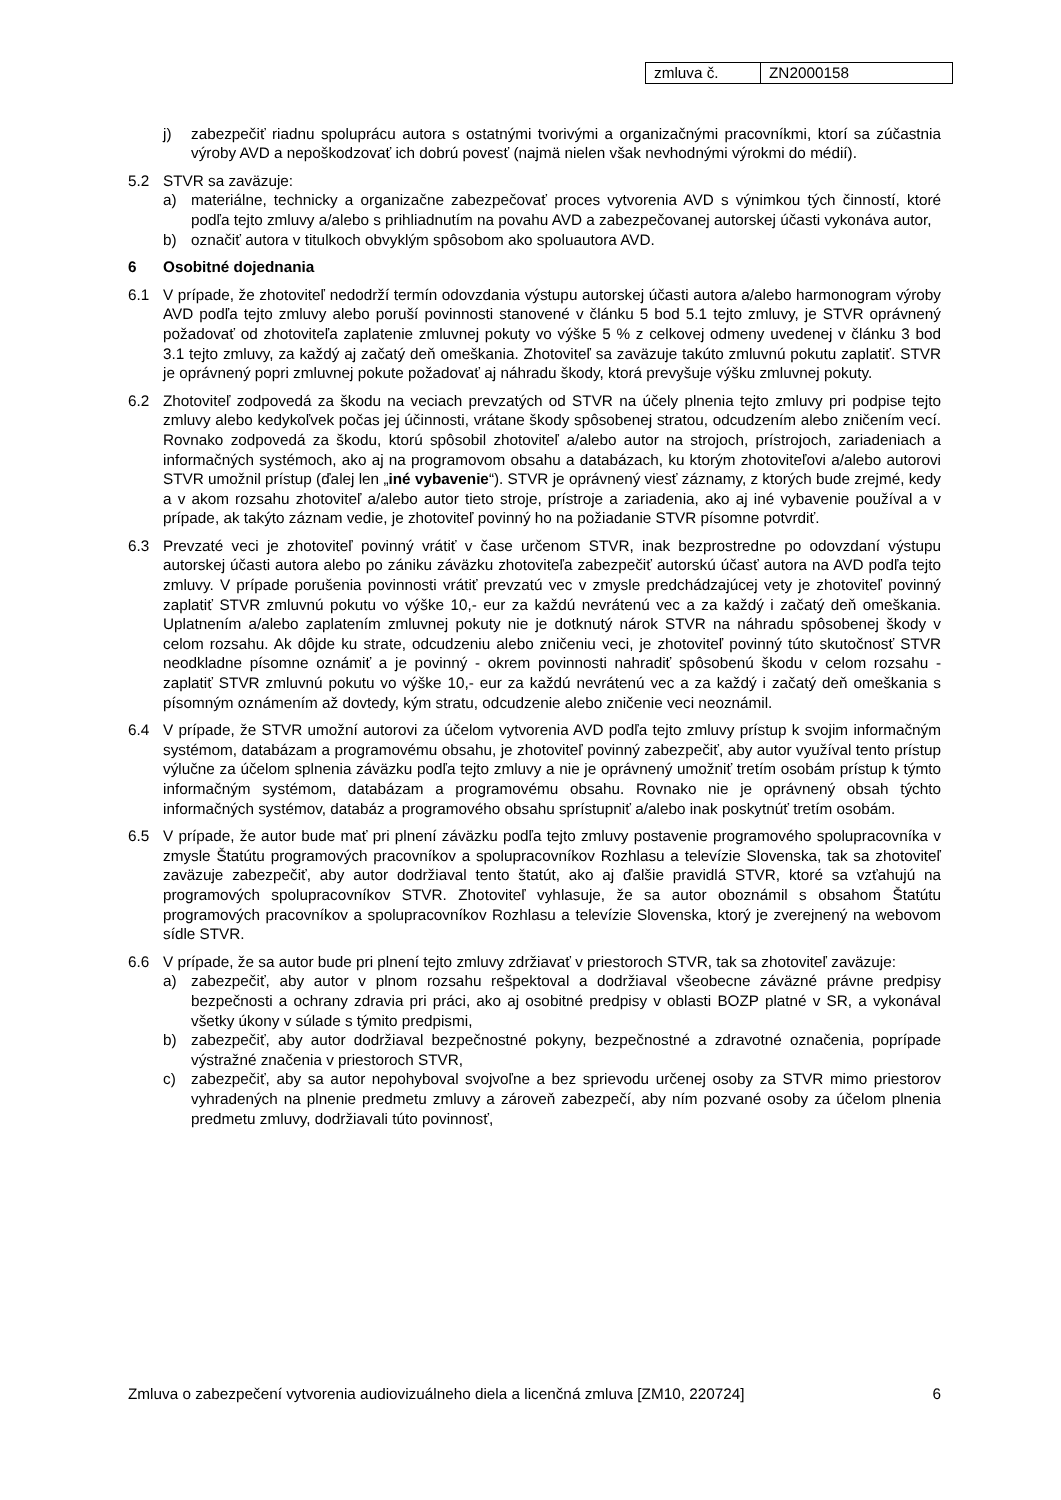| zmluva č. | ZN2000158 |
j) zabezpečiť riadnu spoluprácu autora s ostatnými tvorivými a organizačnými pracovníkmi, ktorí sa zúčastnia výroby AVD a nepoškodzovať ich dobrú povesť (najmä nielen však nevhodnými výrokmi do médií).
5.2 STVR sa zaväzuje:
a) materiálne, technicky a organizačne zabezpečovať proces vytvorenia AVD s výnimkou tých činností, ktoré podľa tejto zmluvy a/alebo s prihliadnutím na povahu AVD a zabezpečovanej autorskej účasti vykonáva autor,
b) označiť autora v titulkoch obvyklým spôsobom ako spoluautora AVD.
6 Osobitné dojednania
6.1 V prípade, že zhotoviteľ nedodrží termín odovzdania výstupu autorskej účasti autora a/alebo harmonogram výroby AVD podľa tejto zmluvy alebo poruší povinnosti stanovené v článku 5 bod 5.1 tejto zmluvy, je STVR oprávnený požadovať od zhotoviteľa zaplatenie zmluvnej pokuty vo výške 5 % z celkovej odmeny uvedenej v článku 3 bod 3.1 tejto zmluvy, za každý aj začatý deň omeškania. Zhotoviteľ sa zaväzuje takúto zmluvnú pokutu zaplatiť. STVR je oprávnený popri zmluvnej pokute požadovať aj náhradu škody, ktorá prevyšuje výšku zmluvnej pokuty.
6.2 Zhotoviteľ zodpovedá za škodu na veciach prevzatých od STVR na účely plnenia tejto zmluvy pri podpise tejto zmluvy alebo kedykoľvek počas jej účinnosti, vrátane škody spôsobenej stratou, odcudzením alebo zničením vecí. Rovnako zodpovedá za škodu, ktorú spôsobil zhotoviteľ a/alebo autor na strojoch, prístrojoch, zariadeniach a informačných systémoch, ako aj na programovom obsahu a databázach, ku ktorým zhotoviteľovi a/alebo autorovi STVR umožnil prístup (ďalej len „iné vybavenie“). STVR je oprávnený viesť záznamy, z ktorých bude zrejmé, kedy a v akom rozsahu zhotoviteľ a/alebo autor tieto stroje, prístroje a zariadenia, ako aj iné vybavenie používal a v prípade, ak takýto záznam vedie, je zhotoviteľ povinný ho na požiadanie STVR písomne potvrdiť.
6.3 Prevzaté veci je zhotoviteľ povinný vrátiť v čase určenom STVR, inak bezprostredne po odovzdaní výstupu autorskej účasti autora alebo po zániku záväzku zhotoviteľa zabezpečiť autorskú účasť autora na AVD podľa tejto zmluvy. V prípade porušenia povinnosti vrátiť prevzatú vec v zmysle predchádzajúcej vety je zhotoviteľ povinný zaplatiť STVR zmluvnú pokutu vo výške 10,- eur za každú nevrátenú vec a za každý i začatý deň omeškania. Uplatnením a/alebo zaplatením zmluvnej pokuty nie je dotknutý nárok STVR na náhradu spôsobenej škody v celom rozsahu. Ak dôjde ku strate, odcudzeniu alebo zničeniu veci, je zhotoviteľ povinný túto skutočnosť STVR neodkladne písomne oznámiť a je povinný - okrem povinnosti nahradiť spôsobenú škodu v celom rozsahu - zaplatiť STVR zmluvnú pokutu vo výške 10,- eur za každú nevrátenú vec a za každý i začatý deň omeškania s písomným oznámením až dovtedy, kým stratu, odcudzenie alebo zničenie veci neoznámil.
6.4 V prípade, že STVR umožní autorovi za účelom vytvorenia AVD podľa tejto zmluvy prístup k svojim informačným systémom, databázam a programovému obsahu, je zhotoviteľ povinný zabezpečiť, aby autor využíval tento prístup výlučne za účelom splnenia záväzku podľa tejto zmluvy a nie je oprávnený umožniť tretím osobám prístup k týmto informačným systémom, databázam a programovému obsahu. Rovnako nie je oprávnený obsah týchto informačných systémov, databáz a programového obsahu sprístupniť a/alebo inak poskytnúť tretím osobám.
6.5 V prípade, že autor bude mať pri plnení záväzku podľa tejto zmluvy postavenie programového spolupracovníka v zmysle Štatútu programových pracovníkov a spolupracovníkov Rozhlasu a televízie Slovenska, tak sa zhotoviteľ zaväzuje zabezpečiť, aby autor dodržiaval tento štatút, ako aj ďalšie pravidlá STVR, ktoré sa vzťahujú na programových spolupracovníkov STVR. Zhotoviteľ vyhlasuje, že sa autor oboznámil s obsahom Štatútu programových pracovníkov a spolupracovníkov Rozhlasu a televízie Slovenska, ktorý je zverejnený na webovom sídle STVR.
6.6 V prípade, že sa autor bude pri plnení tejto zmluvy zdržiavať v priestoroch STVR, tak sa zhotoviteľ zaväzuje:
a) zabezpečiť, aby autor v plnom rozsahu rešpektoval a dodržiaval všeobecne záväzné právne predpisy bezpečnosti a ochrany zdravia pri práci, ako aj osobitné predpisy v oblasti BOZP platné v SR, a vykonával všetky úkony v súlade s týmito predpismi,
b) zabezpečiť, aby autor dodržiaval bezpečnostné pokyny, bezpečnostné a zdravotné označenia, poprípade výstražné značenia v priestoroch STVR,
c) zabezpečiť, aby sa autor nepohyboval svojvoľne a bez sprievodu určenej osoby za STVR mimo priestorov vyhradených na plnenie predmetu zmluvy a zároveň zabezpečí, aby ním pozvané osoby za účelom plnenia predmetu zmluvy, dodržiavali túto povinnosť,
Zmluva o zabezpečení vytvorenia audiovizuálneho diela a licenčná zmluva [ZM10, 220724] 6